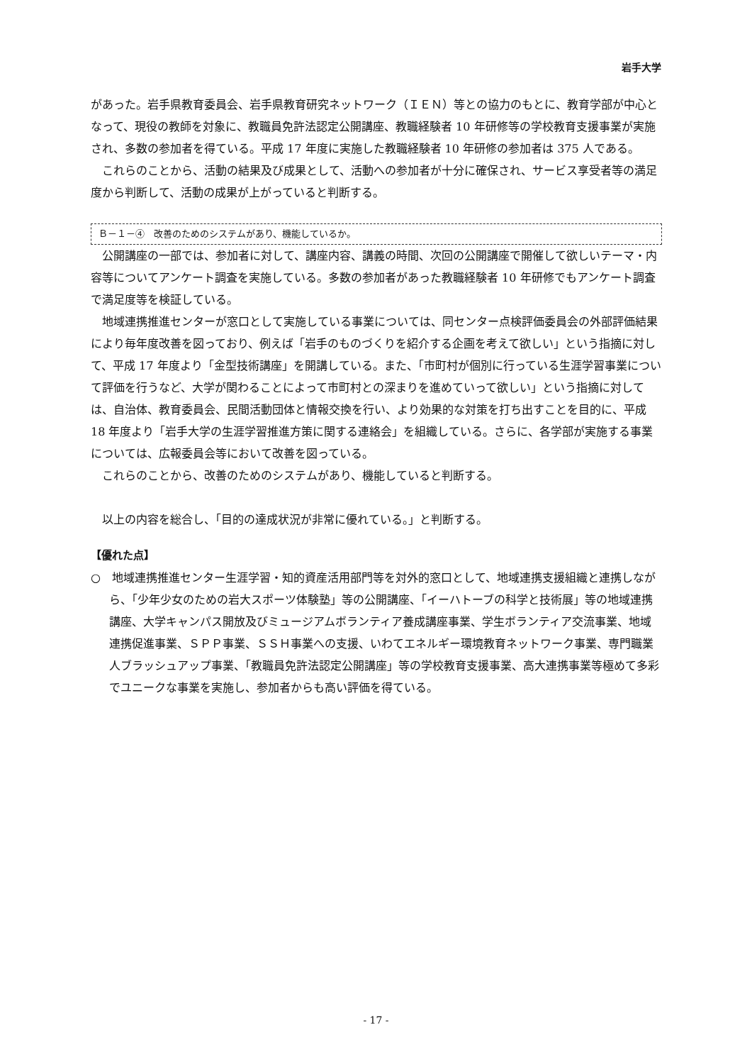岩手大学
があった。岩手県教育委員会、岩手県教育研究ネットワーク（ＩＥＮ）等との協力のもとに、教育学部が中心となって、現役の教師を対象に、教職員免許法認定公開講座、教職経験者 10 年研修等の学校教育支援事業が実施され、多数の参加者を得ている。平成 17 年度に実施した教職経験者 10 年研修の参加者は 375 人である。
これらのことから、活動の結果及び成果として、活動への参加者が十分に確保され、サービス享受者等の満足度から判断して、活動の成果が上がっていると判断する。
Ｂ－１－④　改善のためのシステムがあり、機能しているか。
公開講座の一部では、参加者に対して、講座内容、講義の時間、次回の公開講座で開催して欲しいテーマ・内容等についてアンケート調査を実施している。多数の参加者があった教職経験者 10 年研修でもアンケート調査で満足度等を検証している。
地域連携推進センターが窓口として実施している事業については、同センター点検評価委員会の外部評価結果により毎年度改善を図っており、例えば「岩手のものづくりを紹介する企画を考えて欲しい」という指摘に対して、平成 17 年度より「金型技術講座」を開講している。また、「市町村が個別に行っている生涯学習事業について評価を行うなど、大学が関わることによって市町村との深まりを進めていって欲しい」という指摘に対しては、自治体、教育委員会、民間活動団体と情報交換を行い、より効果的な対策を打ち出すことを目的に、平成 18 年度より「岩手大学の生涯学習推進方策に関する連絡会」を組織している。さらに、各学部が実施する事業については、広報委員会等において改善を図っている。
これらのことから、改善のためのシステムがあり、機能していると判断する。
以上の内容を総合し、「目的の達成状況が非常に優れている。」と判断する。
【優れた点】
○　地域連携推進センター生涯学習・知的資産活用部門等を対外的窓口として、地域連携支援組織と連携しながら、「少年少女のための岩大スポーツ体験塾」等の公開講座、「イーハトーブの科学と技術展」等の地域連携講座、大学キャンパス開放及びミュージアムボランティア養成講座事業、学生ボランティア交流事業、地域連携促進事業、ＳＰＰ事業、ＳＳＨ事業への支援、いわてエネルギー環境教育ネットワーク事業、専門職業人ブラッシュアップ事業、「教職員免許法認定公開講座」等の学校教育支援事業、高大連携事業等極めて多彩でユニークな事業を実施し、参加者からも高い評価を得ている。
- 17 -